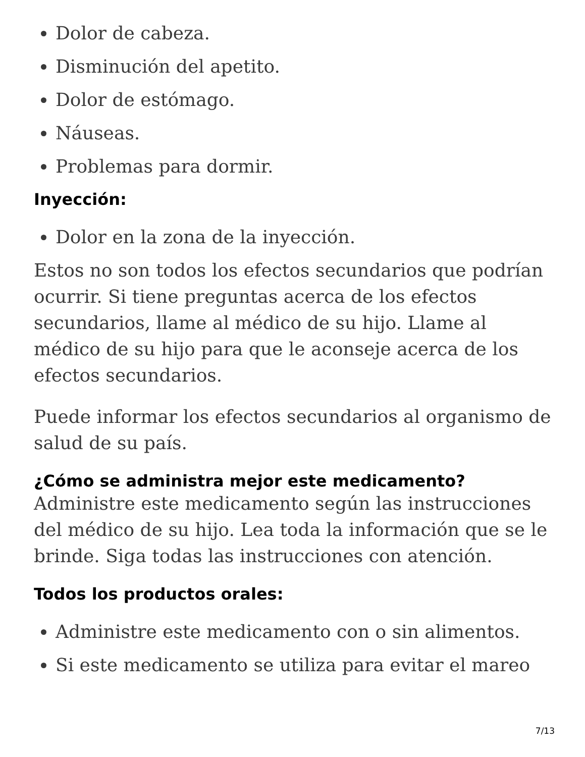Dolor de cabeza.
Disminución del apetito.
Dolor de estómago.
Náuseas.
Problemas para dormir.
Inyección:
Dolor en la zona de la inyección.
Estos no son todos los efectos secundarios que podrían ocurrir. Si tiene preguntas acerca de los efectos secundarios, llame al médico de su hijo. Llame al médico de su hijo para que le aconseje acerca de los efectos secundarios.
Puede informar los efectos secundarios al organismo de salud de su país.
¿Cómo se administra mejor este medicamento?
Administre este medicamento según las instrucciones del médico de su hijo. Lea toda la información que se le brinde. Siga todas las instrucciones con atención.
Todos los productos orales:
Administre este medicamento con o sin alimentos.
Si este medicamento se utiliza para evitar el mareo
7/13